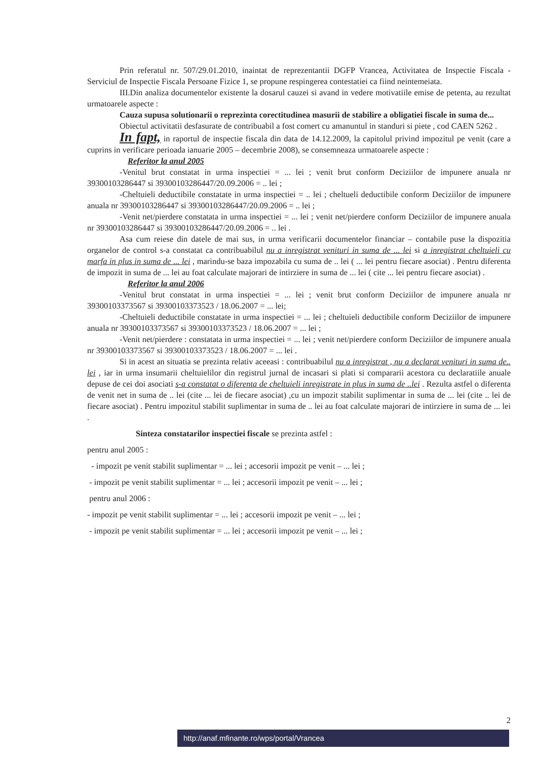Prin referatul nr. 507/29.01.2010, inaintat de reprezentantii DGFP Vrancea, Activitatea de Inspectie Fiscala - Serviciul de Inspectie Fiscala Persoane Fizice 1, se propune respingerea contestatiei ca fiind neintemeiata.
III.Din analiza documentelor existente la dosarul cauzei si avand in vedere motivatiile emise de petenta, au rezultat urmatoarele aspecte :
Cauza supusa solutionarii o reprezinta corectitudinea masurii de stabilire a obligatiei fiscale in suma de...
Obiectul activitatii desfasurate de contribuabil a fost comert cu amanuntul in standuri si piete , cod CAEN 5262 .
In fapt, in raportul de inspectie fiscala din data de 14.12.2009, la capitolul privind impozitul pe venit (care a cuprins in verificare perioada ianuarie 2005 – decembrie 2008), se consemneaza urmatoarele aspecte :
Referitor la anul 2005
-Venitul brut constatat in urma inspectiei = ... lei ; venit brut conform Deciziilor de impunere anuala nr 39300103286447 si 39300103286447/20.09.2006 = .. lei ;
-Cheltuieli deductibile constatate in urma inspectiei = .. lei ; cheltueli deductibile conform Deciziilor de impunere anuala nr 39300103286447 si 39300103286447/20.09.2006 = .. lei ;
-Venit net/pierdere constatata in urma inspectiei = ... lei ; venit net/pierdere conform Deciziilor de impunere anuala nr 39300103286447 si 39300103286447/20.09.2006 = .. lei .
Asa cum reiese din datele de mai sus, in urma verificarii documentelor financiar – contabile puse la dispozitia organelor de control s-a constatat ca contribuabilul nu a inregistrat venituri in suma de ... lei si a inregistrat cheltuieli cu marfa in plus in suma de ... lei , marindu-se baza impozabila cu suma de .. lei ( ... lei pentru fiecare asociat) . Pentru diferenta de impozit in suma de ... lei au foat calculate majorari de intirziere in suma de ... lei ( cite ... lei pentru fiecare asociat) .
Referitor la anul 2006
-Venitul brut constatat in urma inspectiei = ... lei ; venit brut conform Deciziilor de impunere anuala nr 39300103373567 si 39300103373523 / 18.06.2007 = ... lei;
-Cheltuieli deductibile constatate in urma inspectiei = ... lei ; cheltuieli deductibile conform Deciziilor de impunere anuala nr 39300103373567 si 39300103373523 / 18.06.2007 = ... lei ;
-Venit net/pierdere : constatata in urma inspectiei = ... lei ; venit net/pierdere conform Deciziilor de impunere anuala nr 39300103373567 si 39300103373523 / 18.06.2007 = ... lei .
Si in acest an situatia se prezinta relativ aceeasi : contribuabilul nu a inregistrat , nu a declarat venituri in suma de.. lei , iar in urma insumarii cheltuielilor din registrul jurnal de incasari si plati si compararii acestora cu declaratiile anuale depuse de cei doi asociati s-a constatat o diferenta de cheltuieli inregistrate in plus in suma de ..lei . Rezulta astfel o diferenta de venit net in suma de .. lei (cite ... lei de fiecare asociat) ,cu un impozit stabilit suplimentar in suma de ... lei (cite .. lei de fiecare asociat) . Pentru impozitul stabilit suplimentar in suma de .. lei au foat calculate majorari de intirziere in suma de ... lei .
Sinteza constatarilor inspectiei fiscale se prezinta astfel :
pentru anul 2005 :
- impozit pe venit stabilit suplimentar = ... lei ; accesorii impozit pe venit – ... lei ;
- impozit pe venit stabilit suplimentar = ... lei ; accesorii impozit pe venit – ... lei ;
pentru anul 2006 :
- impozit pe venit stabilit suplimentar = ... lei ; accesorii impozit pe venit – ... lei ;
- impozit pe venit stabilit suplimentar = ... lei ; accesorii impozit pe venit – ... lei ;
2
http://anaf.mfinante.ro/wps/portal/Vrancea